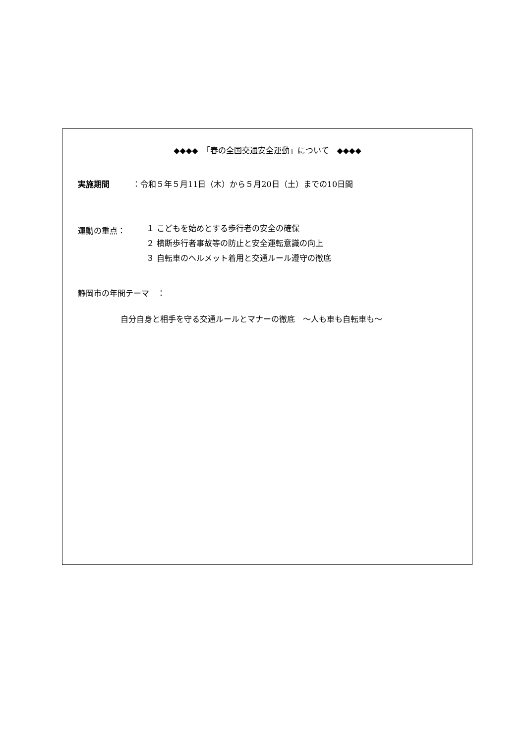◆◆◆◆　「春の全国交通安全運動」について　◆◆◆◆
実施期間 ：令和５年５月11日（木）から５月20日（土）までの10日間
運動の重点：
１ こどもを始めとする歩行者の安全の確保
２ 横断歩行者事故等の防止と安全運転意識の向上
３ 自転車のヘルメット着用と交通ルール遵守の徹底
静岡市の年間テーマ　：
自分自身と相手を守る交通ルールとマナーの徹底　～人も車も自転車も～